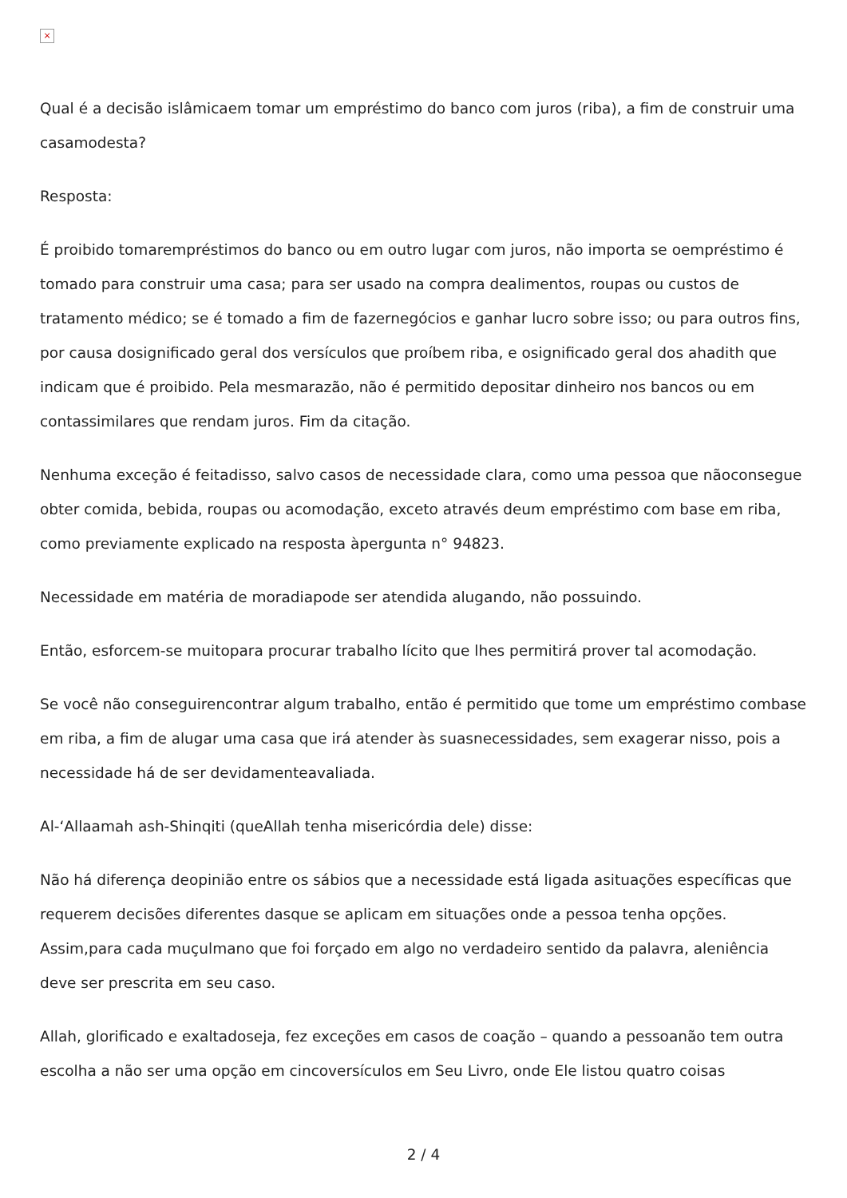×
Qual é a decisão islâmicaem tomar um empréstimo do banco com juros (riba), a fim de construir uma casamodesta?
Resposta:
É proibido tomarempréstimos do banco ou em outro lugar com juros, não importa se oempréstimo é tomado para construir uma casa; para ser usado na compra dealimentos, roupas ou custos de tratamento médico; se é tomado a fim de fazernegócios e ganhar lucro sobre isso; ou para outros fins, por causa dosignificado geral dos versículos que proíbem riba, e osignificado geral dos ahadith que indicam que é proibido. Pela mesmarazão, não é permitido depositar dinheiro nos bancos ou em contassimilares que rendam juros. Fim da citação.
Nenhuma exceção é feitadisso, salvo casos de necessidade clara, como uma pessoa que nãoconsegue obter comida, bebida, roupas ou acomodação, exceto através deum empréstimo com base em riba, como previamente explicado na resposta àpergunta n° 94823.
Necessidade em matéria de moradiapode ser atendida alugando, não possuindo.
Então, esforcem-se muitopara procurar trabalho lícito que lhes permitirá prover tal acomodação.
Se você não conseguirencontrar algum trabalho, então é permitido que tome um empréstimo combase em riba, a fim de alugar uma casa que irá atender às suasnecessidades, sem exagerar nisso, pois a necessidade há de ser devidamenteavaliada.
Al-‘Allaamah ash-Shinqiti (queAllah tenha misericórdia dele) disse:
Não há diferença deopinião entre os sábios que a necessidade está ligada asituações específicas que requerem decisões diferentes dasque se aplicam em situações onde a pessoa tenha opções. Assim,para cada muçulmano que foi forçado em algo no verdadeiro sentido da palavra, aleniência deve ser prescrita em seu caso.
Allah, glorificado e exaltadoseja, fez exceções em casos de coação – quando a pessoanão tem outra escolha a não ser uma opção em cincoversículos em Seu Livro, onde Ele listou quatro coisas
2 / 4